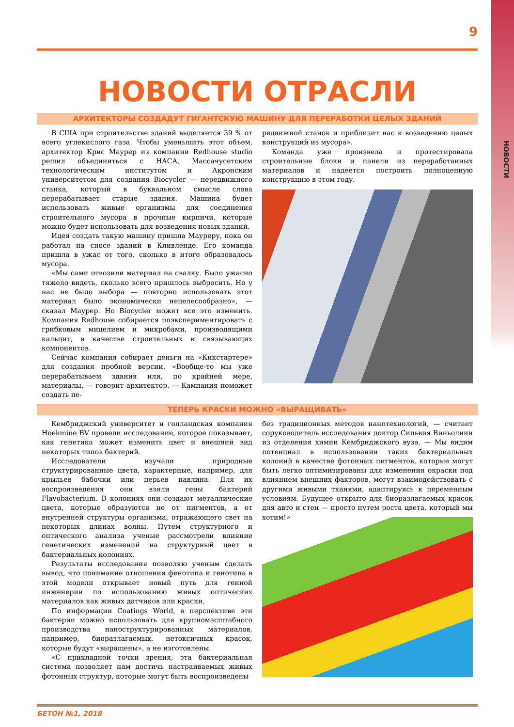НОВОСТИ
9
НОВОСТИ ОТРАСЛИ
АРХИТЕКТОРЫ СОЗДАДУТ ГИГАНТСКУЮ МАШИНУ ДЛЯ ПЕРЕРАБОТКИ ЦЕЛЫХ ЗДАНИЙ
В США при строительстве зданий выделяется 39 % от всего углекислого газа. Чтобы уменьшить этот объем, архитектор Крис Маурер из компании Redhouse studio решил объединиться с НАСА, Массачусетским технологическим институтом и Акронским университетом для создания Biocycler — передвижного станка, который в буквальном смысле слова перерабатывает старые здания. Машина будет использовать живые организмы для соединения строительного мусора в прочные кирпичи, которые можно будет использовать для возведения новых зданий.
Идея создать такую машину пришла Мауреру, пока он работал на сносе зданий в Кливленде. Его команда пришла в ужас от того, сколько в итоге образовалось мусора.
«Мы сами отвозили материал на свалку. Было ужасно тяжело видеть, сколько всего пришлось выбросить. Но у нас не было выбора — повторно использовать этот материал было экономически нецелесообразно», — сказал Маурер. Но Biocycler может все это изменить. Компания Redhouse собирается поэкспериментировать с грибковым мицелием и микробами, производящими кальцит, в качестве строительных и связывающих компонентов.
Сейчас компания собирает деньги на «Кикстартере» для создания пробной версии. «Вообще-то мы уже перерабатываем здания или, по крайней мере, материалы, — говорит архитектор. — Кампания поможет создать пе-
редвижной станок и приблизит нас к возведению целых конструкций из мусора».
Команда уже произвела и протестировала строительные блоки и панели из переработанных материалов и надеется построить полноценную конструкцию в этом году.
ТЕПЕРЬ КРАСКИ МОЖНО «ВЫРАЩИВАТЬ»
Кембриджский университет и голландская компания Hoekmine BV провели исследование, которое показывает, как генетика может изменить цвет и внешний вид некоторых типов бактерий.
Исследователи изучали природные структурированные цвета, характерные, например, для крыльев бабочки или перьев павлина. Для их воспроизведения они взяли гены бактерий Flavobacterium. В колониях они создают металлические цвета, которые образуются не от пигментов, а от внутренней структуры организма, отражающего свет на некоторых длинах волны. Путем структурного и оптического анализа ученые рассмотрели влияние генетических изменений на структурный цвет в бактериальных колониях.
Результаты исследования позволяю ученым сделать вывод, что понимание отношения фенотипа и генотипа в этой модели открывает новый путь для генной инженерии по использованию живых оптических материалов как живых датчиков или краски.
По информации Coatings World, в перспективе эти бактерии можно использовать для крупномасштабного производства наноструктурированных материалов, например, биоразлагаемых, нетоксичных красок, которые будут «выращены», а не изготовлены.
«С прикладной точки зрения, эта бактериальная система позволяет нам достичь настраиваемых живых фотонных структур, которые могут быть воспроизведены
без традиционных методов нанотехнологий, — считает соруководитель исследования доктор Сильвия Виньолини из отделения химии Кембриджского вуза. — Мы видим потенциал в использовании таких бактериальных колоний в качестве фотонных пигментов, которые могут быть легко оптимизированы для изменения окраски под влиянием внешних факторов, могут взаимодействовать с другими живыми тканями, адаптируясь к переменным условиям. Будущее открыто для биоразлагаемых красок для авто и стен — просто путем роста цвета, который мы хотим!»
БЕТОН №1, 2018